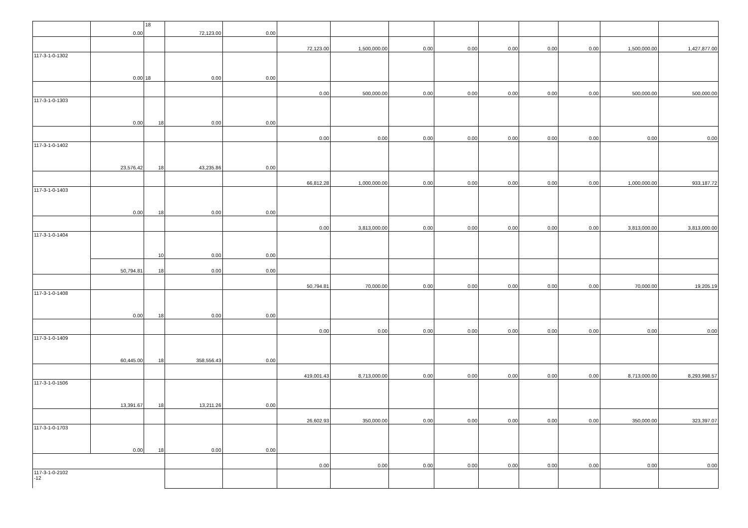| | 0.00 | 18 | 72,123.00 | 0.00 | | | | | | | | | |
| | | | | | 72,123.00 | 1,500,000.00 | 0.00 | 0.00 | 0.00 | 0.00 | 0.00 | 1,500,000.00 | 1,427,877.00 |
| 117-3-1-0-1302 | 0.00 | 18 | 0.00 | 0.00 | | | | | | | | | |
| | | | | | 0.00 | 500,000.00 | 0.00 | 0.00 | 0.00 | 0.00 | 0.00 | 500,000.00 | 500,000.00 |
| 117-3-1-0-1303 | 0.00 | 18 | 0.00 | 0.00 | | | | | | | | | |
| | | | | | 0.00 | 0.00 | 0.00 | 0.00 | 0.00 | 0.00 | 0.00 | 0.00 | 0.00 |
| 117-3-1-0-1402 | 23,576.42 | 18 | 43,235.86 | 0.00 | | | | | | | | | |
| | | | | | 66,812.28 | 1,000,000.00 | 0.00 | 0.00 | 0.00 | 0.00 | 0.00 | 1,000,000.00 | 933,187.72 |
| 117-3-1-0-1403 | 0.00 | 18 | 0.00 | 0.00 | | | | | | | | | |
| | | | | | 0.00 | 3,813,000.00 | 0.00 | 0.00 | 0.00 | 0.00 | 0.00 | 3,813,000.00 | 3,813,000.00 |
| 117-3-1-0-1404 | | 10 | 0.00 | 0.00 | | | | | | | | | |
| | 50,794.81 | 18 | 0.00 | 0.00 | | | | | | | | | |
| | | | | | 50,794.81 | 70,000.00 | 0.00 | 0.00 | 0.00 | 0.00 | 0.00 | 70,000.00 | 19,205.19 |
| 117-3-1-0-1408 | 0.00 | 18 | 0.00 | 0.00 | | | | | | | | | |
| | | | | | 0.00 | 0.00 | 0.00 | 0.00 | 0.00 | 0.00 | 0.00 | 0.00 | 0.00 |
| 117-3-1-0-1409 | 60,445.00 | 18 | 358,556.43 | 0.00 | | | | | | | | | |
| | | | | | 419,001.43 | 8,713,000.00 | 0.00 | 0.00 | 0.00 | 0.00 | 0.00 | 8,713,000.00 | 8,293,998.57 |
| 117-3-1-0-1506 | 13,391.67 | 18 | 13,211.26 | 0.00 | | | | | | | | | |
| | | | | | 26,602.93 | 350,000.00 | 0.00 | 0.00 | 0.00 | 0.00 | 0.00 | 350,000.00 | 323,397.07 |
| 117-3-1-0-1703 | 0.00 | 18 | 0.00 | 0.00 | | | | | | | | | |
| | | | | | 0.00 | 0.00 | 0.00 | 0.00 | 0.00 | 0.00 | 0.00 | 0.00 | 0.00 |
| 117-3-1-0-2102 -12 | | | | | | | | | | | | | |